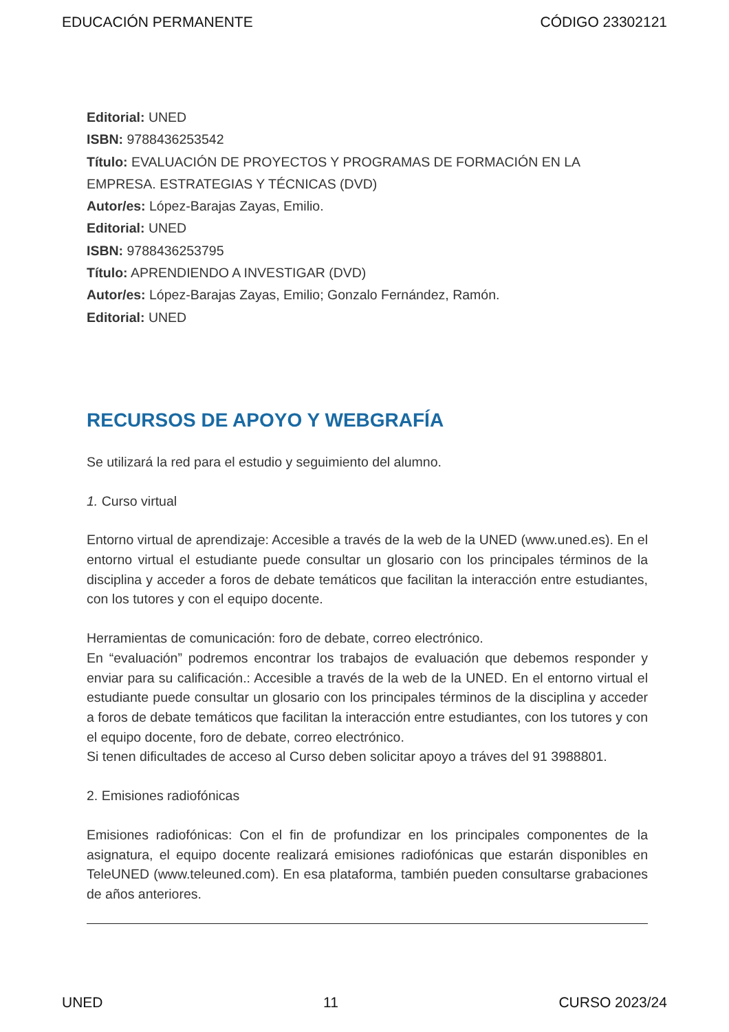EDUCACIÓN PERMANENTE CÓDIGO 23302121
Editorial: UNED
ISBN: 9788436253542
Título: EVALUACIÓN DE PROYECTOS Y PROGRAMAS DE FORMACIÓN EN LA EMPRESA. ESTRATEGIAS Y TÉCNICAS (DVD)
Autor/es: López-Barajas Zayas, Emilio.
Editorial: UNED
ISBN: 9788436253795
Título: APRENDIENDO A INVESTIGAR (DVD)
Autor/es: López-Barajas Zayas, Emilio; Gonzalo Fernández, Ramón.
Editorial: UNED
RECURSOS DE APOYO Y WEBGRAFÍA
Se utilizará la red para el estudio y seguimiento del alumno.
1. Curso virtual
Entorno virtual de aprendizaje: Accesible a través de la web de la UNED (www.uned.es). En el entorno virtual el estudiante puede consultar un glosario con los principales términos de la disciplina y acceder a foros de debate temáticos que facilitan la interacción entre estudiantes, con los tutores y con el equipo docente.
Herramientas de comunicación: foro de debate, correo electrónico.
En “evaluación” podremos encontrar los trabajos de evaluación que debemos responder y enviar para su calificación.: Accesible a través de la web de la UNED. En el entorno virtual el estudiante puede consultar un glosario con los principales términos de la disciplina y acceder a foros de debate temáticos que facilitan la interacción entre estudiantes, con los tutores y con el equipo docente, foro de debate, correo electrónico.
Si tenen dificultades de acceso al Curso deben solicitar apoyo a tráves del 91 3988801.
2. Emisiones radiofónicas
Emisiones radiofónicas: Con el fin de profundizar en los principales componentes de la asignatura, el equipo docente realizará emisiones radiofónicas que estarán disponibles en TeleUNED (www.teleuned.com). En esa plataforma, también pueden consultarse grabaciones de años anteriores.
UNED 11 CURSO 2023/24